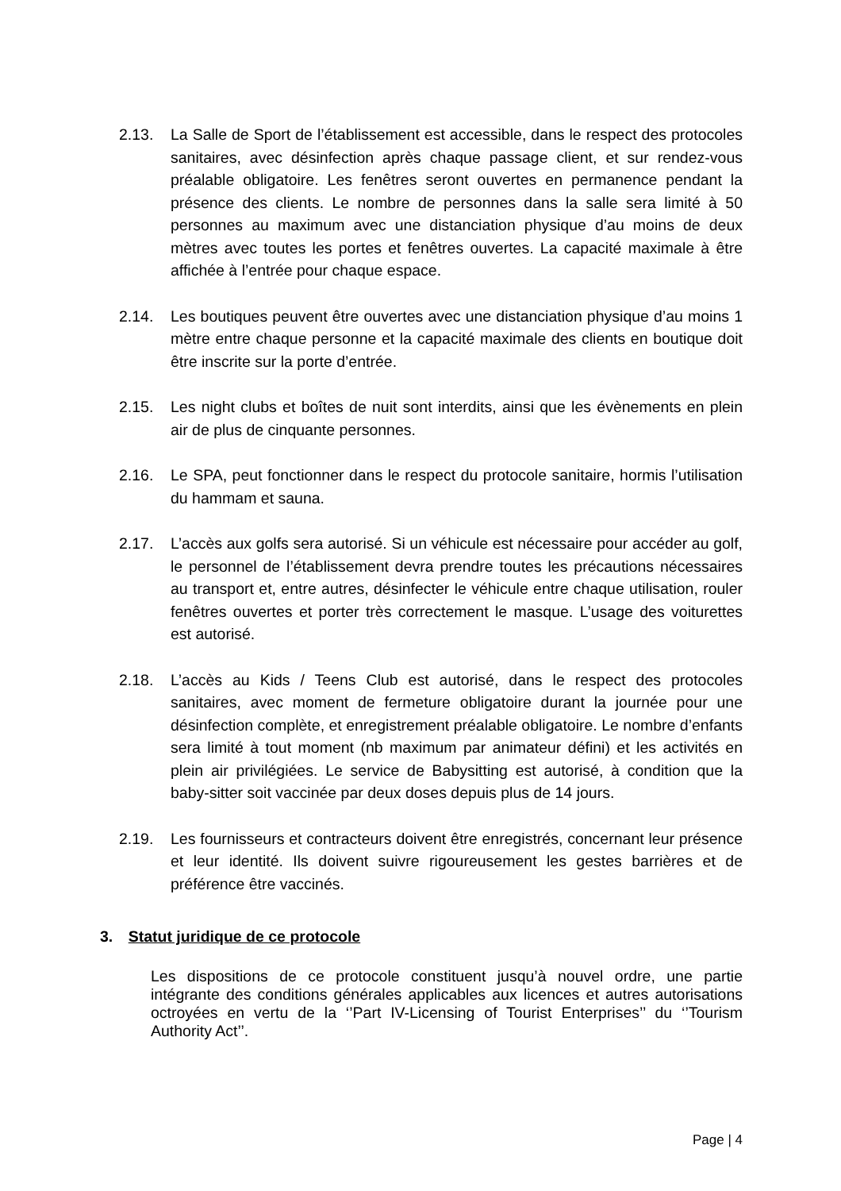2.13. La Salle de Sport de l’établissement est accessible, dans le respect des protocoles sanitaires, avec désinfection après chaque passage client, et sur rendez-vous préalable obligatoire. Les fenêtres seront ouvertes en permanence pendant la présence des clients. Le nombre de personnes dans la salle sera limité à 50 personnes au maximum avec une distanciation physique d’au moins de deux mètres avec toutes les portes et fenêtres ouvertes. La capacité maximale à être affichée à l’entrée pour chaque espace.
2.14. Les boutiques peuvent être ouvertes avec une distanciation physique d’au moins 1 mètre entre chaque personne et la capacité maximale des clients en boutique doit être inscrite sur la porte d’entrée.
2.15. Les night clubs et boîtes de nuit sont interdits, ainsi que les évènements en plein air de plus de cinquante personnes.
2.16. Le SPA, peut fonctionner dans le respect du protocole sanitaire, hormis l’utilisation du hammam et sauna.
2.17. L’accès aux golfs sera autorisé. Si un véhicule est nécessaire pour accéder au golf, le personnel de l’établissement devra prendre toutes les précautions nécessaires au transport et, entre autres, désinfecter le véhicule entre chaque utilisation, rouler fenêtres ouvertes et porter très correctement le masque. L’usage des voiturettes est autorisé.
2.18. L’accès au Kids / Teens Club est autorisé, dans le respect des protocoles sanitaires, avec moment de fermeture obligatoire durant la journée pour une désinfection complète, et enregistrement préalable obligatoire. Le nombre d’enfants sera limité à tout moment (nb maximum par animateur défini) et les activités en plein air privilégiées. Le service de Babysitting est autorisé, à condition que la baby-sitter soit vaccinée par deux doses depuis plus de 14 jours.
2.19. Les fournisseurs et contracteurs doivent être enregistrés, concernant leur présence et leur identité. Ils doivent suivre rigoureusement les gestes barrières et de préférence être vaccinés.
3. Statut juridique de ce protocole
Les dispositions de ce protocole constituent jusqu’à nouvel ordre, une partie intégrante des conditions générales applicables aux licences et autres autorisations octroyées en vertu de la ‘’Part IV-Licensing of Tourist Enterprises’’ du ‘’Tourism Authority Act’’.
Page | 4